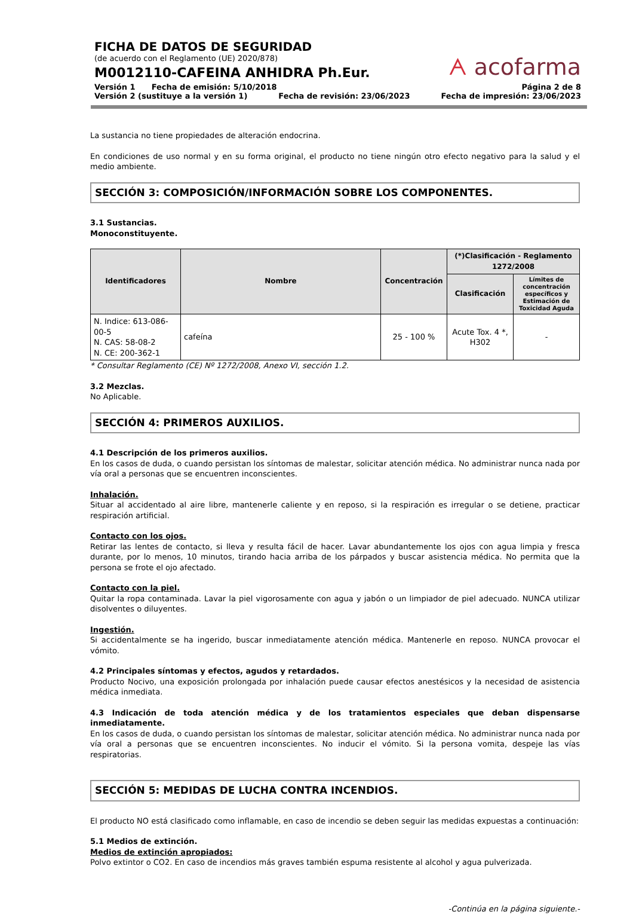FICHA DE DATOS DE SEGURIDAD
(de acuerdo con el Reglamento (UE) 2020/878)
M0012110-CAFEINA ANHIDRA Ph.Eur.
ᗅ acofarma
Versión 1 Fecha de emisión: 5/10/2018 Página 2 de 8
Versión 2 (sustituye a la versión 1) Fecha de revisión: 23/06/2023 Fecha de impresión: 23/06/2023
La sustancia no tiene propiedades de alteración endocrina.
En condiciones de uso normal y en su forma original, el producto no tiene ningún otro efecto negativo para la salud y el medio ambiente.
SECCIÓN 3: COMPOSICIÓN/INFORMACIÓN SOBRE LOS COMPONENTES.
3.1 Sustancias.
Monoconstituyente.
| Identificadores | Nombre | Concentración | (*)Clasificación - Reglamento 1272/2008 | |
| --- | --- | --- | --- | --- |
| | | | Clasificación | Límites de concentración específicos y Estimación de Toxicidad Aguda |
| N. Indice: 613-086-00-5 N. CAS: 58-08-2 N. CE: 200-362-1 | cafeína | 25 - 100 % | Acute Tox. 4 *, H302 | - |
* Consultar Reglamento (CE) Nº 1272/2008, Anexo VI, sección 1.2.
3.2 Mezclas.
No Aplicable.
SECCIÓN 4: PRIMEROS AUXILIOS.
4.1 Descripción de los primeros auxilios.
En los casos de duda, o cuando persistan los síntomas de malestar, solicitar atención médica. No administrar nunca nada por vía oral a personas que se encuentren inconscientes.
Inhalación.
Situar al accidentado al aire libre, mantenerle caliente y en reposo, si la respiración es irregular o se detiene, practicar respiración artificial.
Contacto con los ojos.
Retirar las lentes de contacto, si lleva y resulta fácil de hacer. Lavar abundantemente los ojos con agua limpia y fresca durante, por lo menos, 10 minutos, tirando hacia arriba de los párpados y buscar asistencia médica. No permita que la persona se frote el ojo afectado.
Contacto con la piel.
Quitar la ropa contaminada. Lavar la piel vigorosamente con agua y jabón o un limpiador de piel adecuado. NUNCA utilizar disolventes o diluyentes.
Ingestión.
Si accidentalmente se ha ingerido, buscar inmediatamente atención médica. Mantenerle en reposo. NUNCA provocar el vómito.
4.2 Principales síntomas y efectos, agudos y retardados.
Producto Nocivo, una exposición prolongada por inhalación puede causar efectos anestésicos y la necesidad de asistencia médica inmediata.
4.3 Indicación de toda atención médica y de los tratamientos especiales que deban dispensarse inmediatamente.
En los casos de duda, o cuando persistan los síntomas de malestar, solicitar atención médica. No administrar nunca nada por vía oral a personas que se encuentren inconscientes. No inducir el vómito. Si la persona vomita, despeje las vías respiratorias.
SECCIÓN 5: MEDIDAS DE LUCHA CONTRA INCENDIOS.
El producto NO está clasificado como inflamable, en caso de incendio se deben seguir las medidas expuestas a continuación:
5.1 Medios de extinción.
Medios de extinción apropiados:
Polvo extintor o CO2. En caso de incendios más graves también espuma resistente al alcohol y agua pulverizada.
-Continúa en la página siguiente.-